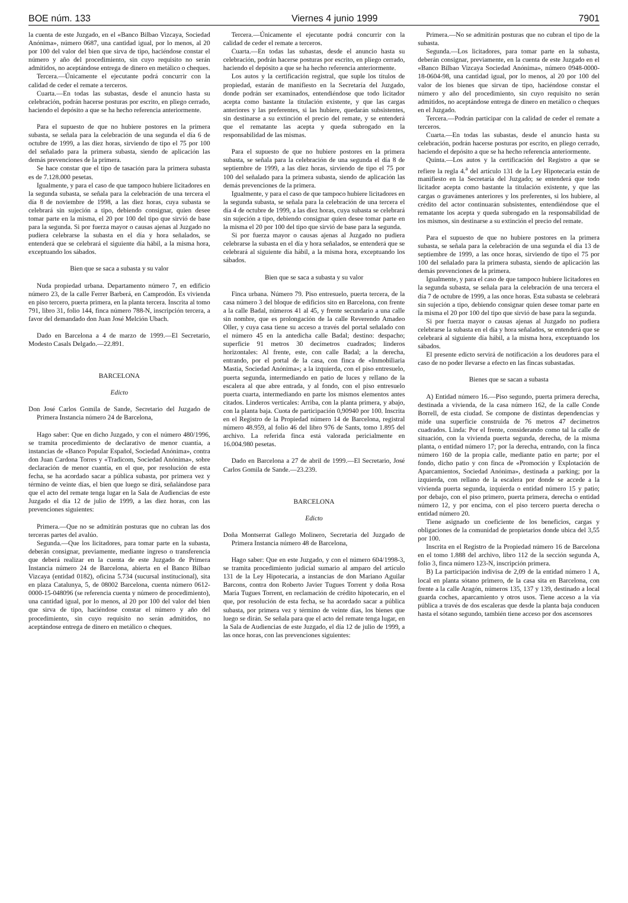BOE núm. 133 Viernes 4 junio 1999 7901
la cuenta de este Juzgado, en el «Banco Bilbao Vizcaya, Sociedad Anónima», número 0687, una cantidad igual, por lo menos, al 20 por 100 del valor del bien que sirva de tipo, haciéndose constar el número y año del procedimiento, sin cuyo requisito no serán admitidos, no aceptándose entrega de dinero en metálico o cheques.
Tercera.—Únicamente el ejecutante podrá concurrir con la calidad de ceder el remate a terceros.
Cuarta.—En todas las subastas, desde el anuncio hasta su celebración, podrán hacerse posturas por escrito, en pliego cerrado, haciendo el depósito a que se ha hecho referencia anteriormente.
Para el supuesto de que no hubiere postores en la primera subasta, se señala para la celebración de una segunda el día 6 de octubre de 1999, a las diez horas, sirviendo de tipo el 75 por 100 del señalado para la primera subasta, siendo de aplicación las demás prevenciones de la primera.
Se hace constar que el tipo de tasación para la primera subasta es de 7.128.000 pesetas.
Igualmente, y para el caso de que tampoco hubiere licitadores en la segunda subasta, se señala para la celebración de una tercera el día 8 de noviembre de 1998, a las diez horas, cuya subasta se celebrará sin sujeción a tipo, debiendo consignar, quien desee tomar parte en la misma, el 20 por 100 del tipo que sirvió de base para la segunda. Si por fuerza mayor o causas ajenas al Juzgado no pudiera celebrarse la subasta en el día y hora señalados, se entenderá que se celebrará el siguiente día hábil, a la misma hora, exceptuando los sábados.
Bien que se saca a subasta y su valor
Nuda propiedad urbana. Departamento número 7, en edificio número 23, de la calle Ferrer Barberá, en Camprodón. Es vivienda en piso tercero, puerta primera, en la planta tercera. Inscrita al tomo 791, libro 31, folio 144, finca número 788-N, inscripción tercera, a favor del demandado don Juan José Melción Ubach.
Dado en Barcelona a 4 de marzo de 1999.—El Secretario, Modesto Casals Delgado.—22.891.
BARCELONA
Edicto
Don José Carlos Gomila de Sande, Secretario del Juzgado de Primera Instancia número 24 de Barcelona,
Hago saber: Que en dicho Juzgado, y con el número 480/1996, se tramita procedimiento de declarativo de menor cuantía, a instancias de «Banco Popular Español, Sociedad Anónima», contra don Juan Cardona Torres y «Tradicom, Sociedad Anónima», sobre declaración de menor cuantía, en el que, por resolución de esta fecha, se ha acordado sacar a pública subasta, por primera vez y término de veinte días, el bien que luego se dirá, señalándose para que el acto del remate tenga lugar en la Sala de Audiencias de este Juzgado el día 12 de julio de 1999, a las diez horas, con las prevenciones siguientes:
Primera.—Que no se admitirán posturas que no cubran las dos terceras partes del avalúo.
Segunda.—Que los licitadores, para tomar parte en la subasta, deberán consignar, previamente, mediante ingreso o transferencia que deberá realizar en la cuenta de este Juzgado de Primera Instancia número 24 de Barcelona, abierta en el Banco Bilbao Vizcaya (entidad 0182), oficina 5.734 (sucursal institucional), sita en plaza Catalunya, 5, de 08002 Barcelona, cuenta número 0612-0000-15-048096 (se referencia cuenta y número de procedimiento), una cantidad igual, por lo menos, al 20 por 100 del valor del bien que sirva de tipo, haciéndose constar el número y año del procedimiento, sin cuyo requisito no serán admitidos, no aceptándose entrega de dinero en metálico o cheques.
Tercera.—Únicamente el ejecutante podrá concurrir con la calidad de ceder el remate a terceros.
Cuarta.—En todas las subastas, desde el anuncio hasta su celebración, podrán hacerse posturas por escrito, en pliego cerrado, haciendo el depósito a que se ha hecho referencia anteriormente.
Los autos y la certificación registral, que suple los títulos de propiedad, estarán de manifiesto en la Secretaría del Juzgado, donde podrán ser examinados, entendiéndose que todo licitador acepta como bastante la titulación existente, y que las cargas anteriores y las preferentes, si las hubiere, quedarán subsistentes, sin destinarse a su extinción el precio del remate, y se entenderá que el rematante las acepta y queda subrogado en la responsabilidad de las mismas.
Para el supuesto de que no hubiere postores en la primera subasta, se señala para la celebración de una segunda el día 8 de septiembre de 1999, a las diez horas, sirviendo de tipo el 75 por 100 del señalado para la primera subasta, siendo de aplicación las demás prevenciones de la primera.
Igualmente, y para el caso de que tampoco hubiere licitadores en la segunda subasta, se señala para la celebración de una tercera el día 4 de octubre de 1999, a las diez horas, cuya subasta se celebrará sin sujeción a tipo, debiendo consignar quien desee tomar parte en la misma el 20 por 100 del tipo que sirvió de base para la segunda.
Si por fuerza mayor o causas ajenas al Juzgado no pudiera celebrarse la subasta en el día y hora señalados, se entenderá que se celebrará al siguiente día hábil, a la misma hora, exceptuando los sábados.
Bien que se saca a subasta y su valor
Finca urbana. Número 79. Piso entresuelo, puerta tercera, de la casa número 3 del bloque de edificios sito en Barcelona, con frente a la calle Badal, números 41 al 45, y frente secundario a una calle sin nombre, que es prolongación de la calle Reverendo Amadeo Oller, y cuya casa tiene su acceso a través del portal señalado con el número 45 en la antedicha calle Badal; destino: despacho; superficie 91 metros 30 decímetros cuadrados; linderos horizontales: Al frente, este, con calle Badal; a la derecha, entrando, por el portal de la casa, con finca de «Inmobiliaria Mastia, Sociedad Anónima»; a la izquierda, con el piso entresuelo, puerta segunda, intermediando en patio de luces y rellano de la escalera al que abre entrada, y al fondo, con el piso entresuelo puerta cuarta, intermediando en parte los mismos elementos antes citados. Linderos verticales: Arriba, con la planta primera, y abajo, con la planta baja. Cuota de participación 0,90940 por 100. Inscrita en el Registro de la Propiedad número 14 de Barcelona, registral número 48.959, al folio 46 del libro 976 de Sants, tomo 1.895 del archivo. La referida finca está valorada pericialmente en 16.004.980 pesetas.
Dado en Barcelona a 27 de abril de 1999.—El Secretario, José Carlos Gomila de Sande.—23.239.
BARCELONA
Edicto
Doña Montserrat Gallego Molinero, Secretaria del Juzgado de Primera Instancia número 48 de Barcelona,
Hago saber: Que en este Juzgado, y con el número 604/1998-3, se tramita procedimiento judicial sumario al amparo del artículo 131 de la Ley Hipotecaria, a instancias de don Mariano Aguilar Barcons, contra don Roberto Javier Tugues Torrent y doña Rosa María Tugues Torrent, en reclamación de crédito hipotecario, en el que, por resolución de esta fecha, se ha acordado sacar a pública subasta, por primera vez y término de veinte días, los bienes que luego se dirán. Se señala para que el acto del remate tenga lugar, en la Sala de Audiencias de este Juzgado, el día 12 de julio de 1999, a las once horas, con las prevenciones siguientes:
Primera.—No se admitirán posturas que no cubran el tipo de la subasta.
Segunda.—Los licitadores, para tomar parte en la subasta, deberán consignar, previamente, en la cuenta de este Juzgado en el «Banco Bilbao Vizcaya Sociedad Anónima», número 0948-0000-18-0604-98, una cantidad igual, por lo menos, al 20 por 100 del valor de los bienes que sirvan de tipo, haciéndose constar el número y año del procedimiento, sin cuyo requisito no serán admitidos, no aceptándose entrega de dinero en metálico o cheques en el Juzgado.
Tercera.—Podrán participar con la calidad de ceder el remate a terceros.
Cuarta.—En todas las subastas, desde el anuncio hasta su celebración, podrán hacerse posturas por escrito, en pliego cerrado, haciendo el depósito a que se ha hecho referencia anteriormente.
Quinta.—Los autos y la certificación del Registro a que se refiere la regla 4.<sup>a</sup> del artículo 131 de la Ley Hipotecaria están de manifiesto en la Secretaría del Juzgado; se entenderá que todo licitador acepta como bastante la titulación existente, y que las cargas o gravámenes anteriores y los preferentes, si los hubiere, al crédito del actor continuarán subsistentes, entendiéndose que el rematante los acepta y queda subrogado en la responsabilidad de los mismos, sin destinarse a su extinción el precio del remate.
Para el supuesto de que no hubiere postores en la primera subasta, se señala para la celebración de una segunda el día 13 de septiembre de 1999, a las once horas, sirviendo de tipo el 75 por 100 del señalado para la primera subasta, siendo de aplicación las demás prevenciones de la primera.
Igualmente, y para el caso de que tampoco hubiere licitadores en la segunda subasta, se señala para la celebración de una tercera el día 7 de octubre de 1999, a las once horas. Esta subasta se celebrará sin sujeción a tipo, debiendo consignar quien desee tomar parte en la misma el 20 por 100 del tipo que sirvió de base para la segunda.
Si por fuerza mayor o causas ajenas al Juzgado no pudiera celebrarse la subasta en el día y hora señalados, se entenderá que se celebrará al siguiente día hábil, a la misma hora, exceptuando los sábados.
El presente edicto servirá de notificación a los deudores para el caso de no poder llevarse a efecto en las fincas subastadas.
Bienes que se sacan a subasta
A) Entidad número 16.—Piso segundo, puerta primera derecha, destinada a vivienda, de la casa número 162, de la calle Conde Borrell, de esta ciudad. Se compone de distintas dependencias y mide una superficie construida de 76 metros 47 decímetros cuadrados. Linda: Por el frente, considerando como tal la calle de situación, con la vivienda puerta segunda, derecha, de la misma planta, o entidad número 17; por la derecha, entrando, con la finca número 160 de la propia calle, mediante patio en parte; por el fondo, dicho patio y con finca de «Promoción y Explotación de Aparcamientos, Sociedad Anónima», destinada a parking; por la izquierda, con rellano de la escalera por donde se accede a la vivienda puerta segunda, izquierda o entidad número 15 y patio; por debajo, con el piso primero, puerta primera, derecha o entidad número 12, y por encima, con el piso tercero puerta derecha o entidad número 20.
Tiene asignado un coeficiente de los beneficios, cargas y obligaciones de la comunidad de propietarios donde ubica del 3,55 por 100.
Inscrita en el Registro de la Propiedad número 16 de Barcelona en el tomo 1.888 del archivo, libro 112 de la sección segunda A, folio 3, finca número 123-N, inscripción primera.
B) La participación indivisa de 2,09 de la entidad número 1 A, local en planta sótano primero, de la casa sita en Barcelona, con frente a la calle Aragón, números 135, 137 y 139, destinado a local guarda coches, aparcamiento y otros usos. Tiene acceso a la vía pública a través de dos escaleras que desde la planta baja conducen hasta el sótano segundo, también tiene acceso por dos ascensores